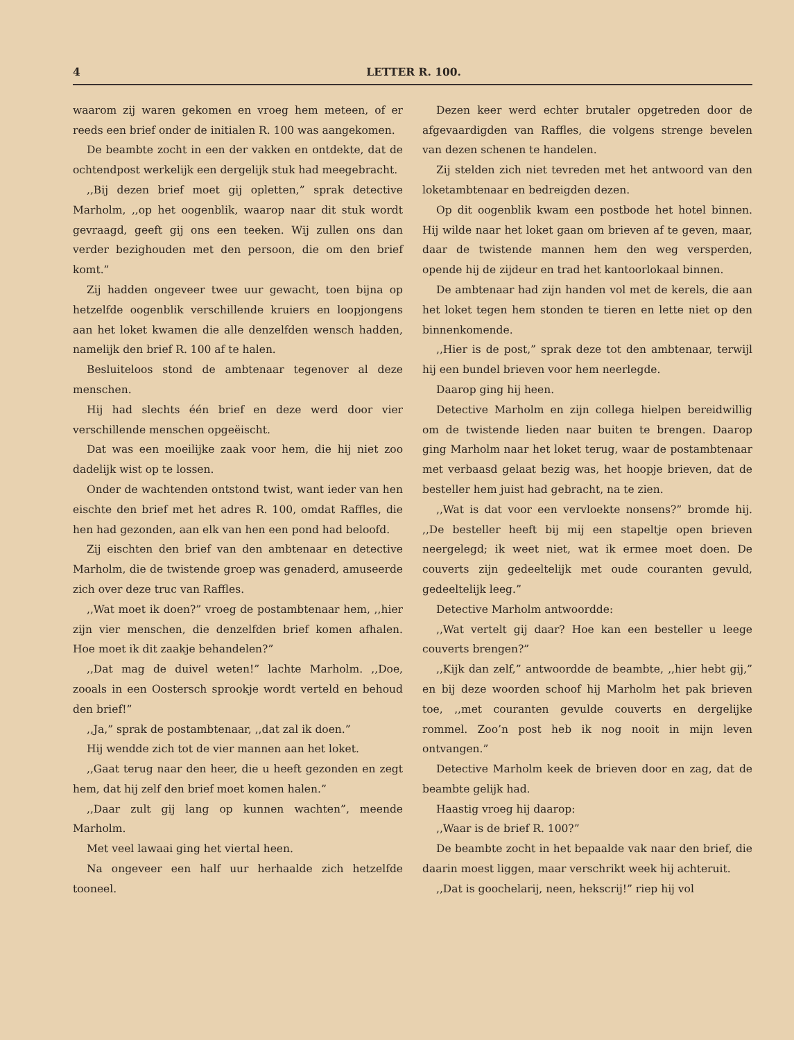4 LETTER R. 100.
waarom zij waren gekomen en vroeg hem meteen, of er reeds een brief onder de initialen R. 100 was aangekomen.
De beambte zocht in een der vakken en ontdekte, dat de ochtendpost werkelijk een dergelijk stuk had meegebracht.
,,Bij dezen brief moet gij opletten,” sprak detective Marholm, ,,op het oogenblik, waarop naar dit stuk wordt gevraagd, geeft gij ons een teeken. Wij zullen ons dan verder bezighouden met den persoon, die om den brief komt.”
Zij hadden ongeveer twee uur gewacht, toen bijna op hetzelfde oogenblik verschillende kruiers en loopjongens aan het loket kwamen die alle denzelfden wensch hadden, namelijk den brief R. 100 af te halen.
Besluiteloos stond de ambtenaar tegenover al deze menschen.
Hij had slechts één brief en deze werd door vier verschillende menschen opgeëischt.
Dat was een moeilijke zaak voor hem, die hij niet zoo dadelijk wist op te lossen.
Onder de wachtenden ontstond twist, want ieder van hen eischte den brief met het adres R. 100, omdat Raffles, die hen had gezonden, aan elk van hen een pond had beloofd.
Zij eischten den brief van den ambtenaar en detective Marholm, die de twistende groep was genaderd, amuseerde zich over deze truc van Raffles.
,,Wat moet ik doen?” vroeg de postambtenaar hem, ,,hier zijn vier menschen, die denzelfden brief komen afhalen. Hoe moet ik dit zaakje behandelen?”
,,Dat mag de duivel weten!” lachte Marholm. ,,Doe, zooals in een Oostersch sprookje wordt verteld en behoud den brief!”
,,Ja,” sprak de postambtenaar, ,,dat zal ik doen.”
Hij wendde zich tot de vier mannen aan het loket.
,,Gaat terug naar den heer, die u heeft gezonden en zegt hem, dat hij zelf den brief moet komen halen.”
,,Daar zult gij lang op kunnen wachten”, meende Marholm.
Met veel lawaai ging het viertal heen.
Na ongeveer een half uur herhaalde zich hetzelfde tooneel.
Dezen keer werd echter brutaler opgetreden door de afgevaardigden van Raffles, die volgens strenge bevelen van dezen schenen te handelen.
Zij stelden zich niet tevreden met het antwoord van den loketambtenaar en bedreigden dezen.
Op dit oogenblik kwam een postbode het hotel binnen. Hij wilde naar het loket gaan om brieven af te geven, maar, daar de twistende mannen hem den weg versperden, opende hij de zijdeur en trad het kantoorlokaal binnen.
De ambtenaar had zijn handen vol met de kerels, die aan het loket tegen hem stonden te tieren en lette niet op den binnenkomende.
,,Hier is de post,” sprak deze tot den ambtenaar, terwijl hij een bundel brieven voor hem neerlegde.
Daarop ging hij heen.
Detective Marholm en zijn collega hielpen bereidwillig om de twistende lieden naar buiten te brengen. Daarop ging Marholm naar het loket terug, waar de postambtenaar met verbaasd gelaat bezig was, het hoopje brieven, dat de besteller hem juist had gebracht, na te zien.
,,Wat is dat voor een vervloekte nonsens?” bromde hij. ,,De besteller heeft bij mij een stapeltje open brieven neergelegd; ik weet niet, wat ik ermee moet doen. De couverts zijn gedeeltelijk met oude couranten gevuld, gedeeltelijk leeg.”
Detective Marholm antwoordde:
,,Wat vertelt gij daar? Hoe kan een besteller u leege couverts brengen?”
,,Kijk dan zelf,” antwoordde de beambte, ,,hier hebt gij,” en bij deze woorden schoof hij Marholm het pak brieven toe, ,,met couranten gevulde couverts en dergelijke rommel. Zoo’n post heb ik nog nooit in mijn leven ontvangen.”
Detective Marholm keek de brieven door en zag, dat de beambte gelijk had.
Haastig vroeg hij daarop:
,,Waar is de brief R. 100?”
De beambte zocht in het bepaalde vak naar den brief, die daarin moest liggen, maar verschrikt week hij achteruit.
,,Dat is goochelarij, neen, hekscrij!” riep hij vol